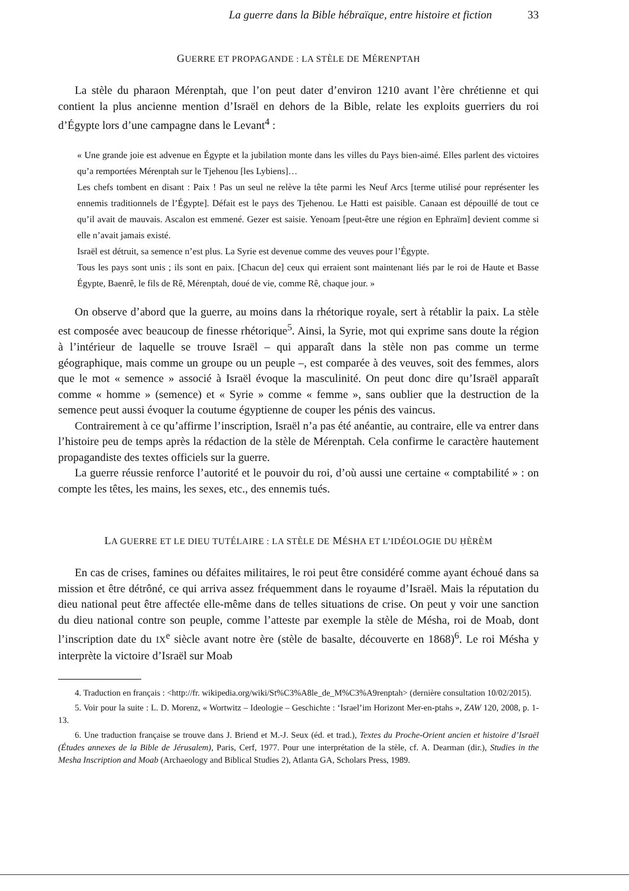La guerre dans la Bible hébraïque, entre histoire et fiction 33
GUERRE ET PROPAGANDE : LA STÈLE DE MÉRENPTAH
La stèle du pharaon Mérenptah, que l’on peut dater d’environ 1210 avant l’ère chrétienne et qui contient la plus ancienne mention d’Israël en dehors de la Bible, relate les exploits guerriers du roi d’Égypte lors d’une campagne dans le Levant<sup>4</sup> :
« Une grande joie est advenue en Égypte et la jubilation monte dans les villes du Pays bien-aimé. Elles parlent des victoires qu’a remportées Mérenptah sur le Tjehenou [les Lybiens]…
Les chefs tombent en disant : Paix ! Pas un seul ne relève la tête parmi les Neuf Arcs [terme utilisé pour représenter les ennemis traditionnels de l’Égypte]. Défait est le pays des Tjehenou. Le Hatti est paisible. Canaan est dépouillé de tout ce qu’il avait de mauvais. Ascalon est emmené. Gezer est saisie. Yenoam [peut-être une région en Ephraïm] devient comme si elle n’avait jamais existé.
Israël est détruit, sa semence n’est plus. La Syrie est devenue comme des veuves pour l’Égypte.
Tous les pays sont unis ; ils sont en paix. [Chacun de] ceux qui erraient sont maintenant liés par le roi de Haute et Basse Égypte, Baenrê, le fils de Rê, Mérenptah, doué de vie, comme Rê, chaque jour. »
On observe d’abord que la guerre, au moins dans la rhétorique royale, sert à rétablir la paix. La stèle est composée avec beaucoup de finesse rhétorique<sup>5</sup>. Ainsi, la Syrie, mot qui exprime sans doute la région à l’intérieur de laquelle se trouve Israël – qui apparaît dans la stèle non pas comme un terme géographique, mais comme un groupe ou un peuple –, est comparée à des veuves, soit des femmes, alors que le mot « semence » associé à Israël évoque la masculinité. On peut donc dire qu’Israël apparaît comme « homme » (semence) et « Syrie » comme « femme », sans oublier que la destruction de la semence peut aussi évoquer la coutume égyptienne de couper les pénis des vaincus.
Contrairement à ce qu’affirme l’inscription, Israël n’a pas été anéantie, au contraire, elle va entrer dans l’histoire peu de temps après la rédaction de la stèle de Mérenptah. Cela confirme le caractère hautement propagandiste des textes officiels sur la guerre.
La guerre réussie renforce l’autorité et le pouvoir du roi, d’où aussi une certaine « comptabilité » : on compte les têtes, les mains, les sexes, etc., des ennemis tués.
LA GUERRE ET LE DIEU TUTÉLAIRE : LA STÈLE DE MÉSHA ET L’IDÉOLOGIE DU ḤÈRÈM
En cas de crises, famines ou défaites militaires, le roi peut être considéré comme ayant échoué dans sa mission et être détrôné, ce qui arriva assez fréquemment dans le royaume d’Israël. Mais la réputation du dieu national peut être affectée elle-même dans de telles situations de crise. On peut y voir une sanction du dieu national contre son peuple, comme l’atteste par exemple la stèle de Mésha, roi de Moab, dont l’inscription date du IX<sup>e</sup> siècle avant notre ère (stèle de basalte, découverte en 1868)<sup>6</sup>. Le roi Mésha y interprète la victoire d’Israël sur Moab
4. Traduction en français : <http://fr. wikipedia.org/wiki/St%C3%A8le_de_M%C3%A9renptah> (dernière consultation 10/02/2015).
5. Voir pour la suite : L. D. Morenz, « Wortwitz – Ideologie – Geschichte : ‘Israel’im Horizont Mer-en-ptahs », ZAW 120, 2008, p. 1-13.
6. Une traduction française se trouve dans J. Briend et M.-J. Seux (éd. et trad.), Textes du Proche-Orient ancien et histoire d’Israël (Études annexes de la Bible de Jérusalem), Paris, Cerf, 1977. Pour une interprétation de la stèle, cf. A. Dearman (dir.), Studies in the Mesha Inscription and Moab (Archaeology and Biblical Studies 2), Atlanta GA, Scholars Press, 1989.